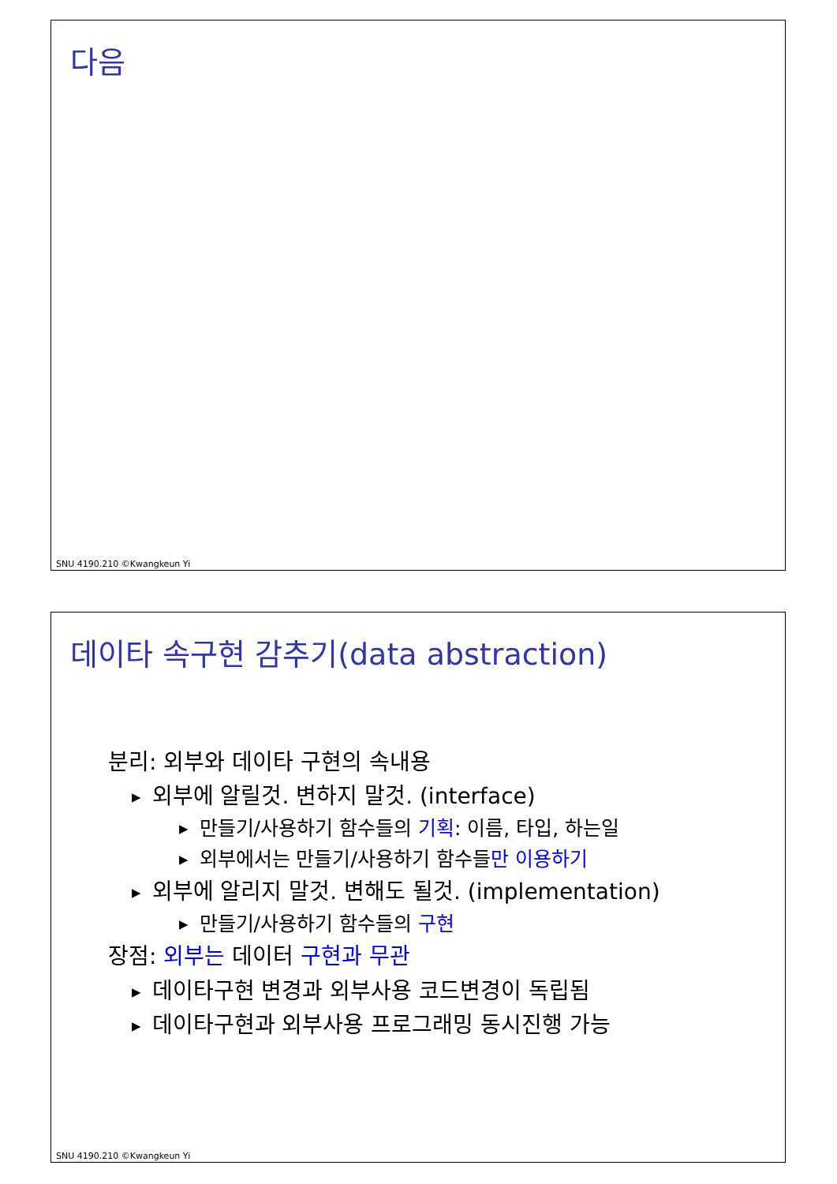다음
SNU 4190.210 ©Kwangkeun Yi
데이타 속구현 감추기(data abstraction)
분리: 외부와 데이타 구현의 속내용
▶ 외부에 알릴것. 변하지 말것. (interface)
▶ 만들기/사용하기 함수들의 기획: 이름, 타입, 하는일
▶ 외부에서는 만들기/사용하기 함수들만 이용하기
▶ 외부에 알리지 말것. 변해도 될것. (implementation)
▶ 만들기/사용하기 함수들의 구현
장점: 외부는 데이터 구현과 무관
▶ 데이타구현 변경과 외부사용 코드변경이 독립됨
▶ 데이타구현과 외부사용 프로그래밍 동시진행 가능
SNU 4190.210 ©Kwangkeun Yi